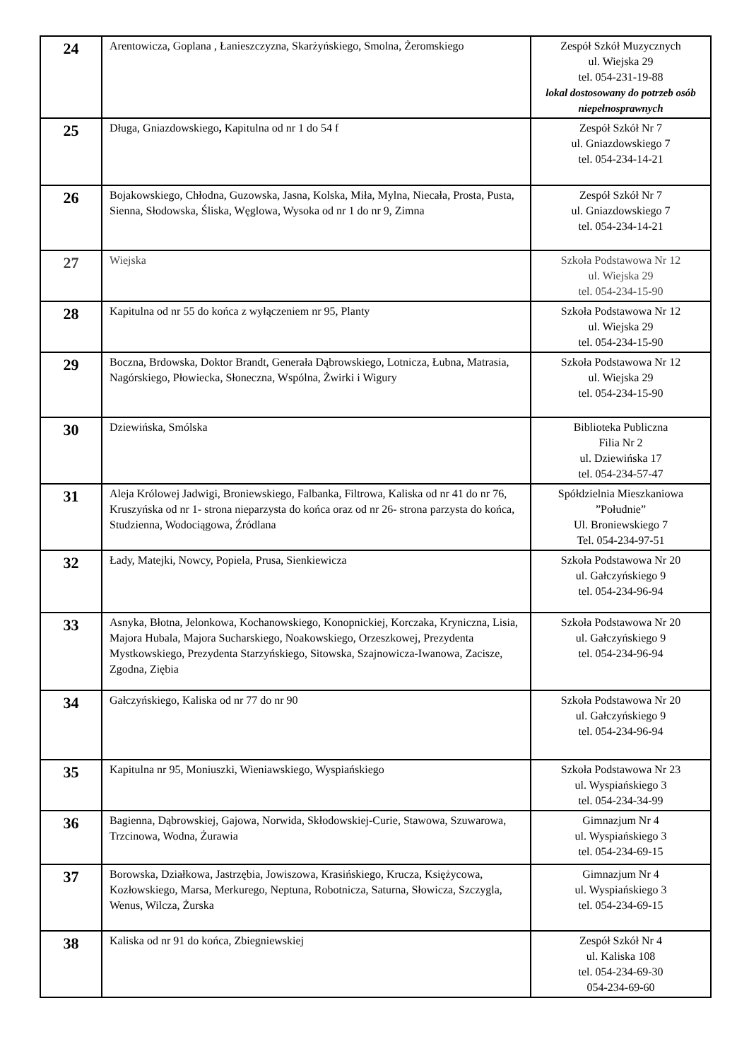| 24 | Arentowicza, Goplana , Łanieszczyzna, Skarżyńskiego, Smolna, Żeromskiego | Zespół Szkół Muzycznych ul. Wiejska 29 tel. 054-231-19-88 lokal dostosowany do potrzeb osób niepełnosprawnych |
| 25 | Długa, Gniazdowskiego , Kapitulna od nr 1 do 54 f | Zespół Szkół Nr 7 ul. Gniazdowskiego 7 tel. 054-234-14-21 |
| 26 | Bojakowskiego, Chłodna, Guzowska, Jasna, Kolska, Miła, Mylna, Niecała, Prosta, Pusta, Sienna, Słodowska, Śliska, Węglowa, Wysoka od nr 1 do nr 9, Zimna | Zespół Szkół Nr 7 ul. Gniazdowskiego 7 tel. 054-234-14-21 |
| 27 | Wiejska | Szkoła Podstawowa Nr 12 ul. Wiejska 29 tel. 054-234-15-90 |
| 28 | Kapitulna od nr 55 do końca z wyłączeniem nr 95, Planty | Szkoła Podstawowa Nr 12 ul. Wiejska 29 tel. 054-234-15-90 |
| 29 | Boczna, Brdowska, Doktor Brandt, Generała Dąbrowskiego, Lotnicza, Łubna, Matrasia, Nagórskiego, Płowiecka, Słoneczna, Wspólna, Żwirki i Wigury | Szkoła Podstawowa Nr 12 ul. Wiejska 29 tel. 054-234-15-90 |
| 30 | Dziewińska, Smólska | Biblioteka Publiczna Filia Nr 2 ul. Dziewińska 17 tel. 054-234-57-47 |
| 31 | Aleja Królowej Jadwigi, Broniewskiego, Falbanka, Filtrowa, Kaliska od nr 41 do nr 76, Kruszyńska od nr 1- strona nieparzysta do końca oraz od nr 26- strona parzysta do końca, Studzienna, Wodociągowa, Źródlana | Spółdzielnia Mieszkaniowa ”Południe” Ul. Broniewskiego 7 Tel. 054-234-97-51 |
| 32 | Łady, Matejki, Nowcy, Popiela, Prusa, Sienkiewicza | Szkoła Podstawowa Nr 20 ul. Gałczyńskiego 9 tel. 054-234-96-94 |
| 33 | Asnyka, Błotna, Jelonkowa, Kochanowskiego, Konopnickiej, Korczaka, Kryniczna, Lisia, Majora Hubala, Majora Sucharskiego, Noakowskiego, Orzeszkowej, Prezydenta Mystkowskiego, Prezydenta Starzyńskiego, Sitowska, Szajnowicza-Iwanowa, Zacisze, Zgodna, Ziębia | Szkoła Podstawowa Nr 20 ul. Gałczyńskiego 9 tel. 054-234-96-94 |
| 34 | Gałczyńskiego, Kaliska od nr 77 do nr 90 | Szkoła Podstawowa Nr 20 ul. Gałczyńskiego 9 tel. 054-234-96-94 |
| 35 | Kapitulna nr 95, Moniuszki, Wieniawskiego, Wyspiańskiego | Szkoła Podstawowa Nr 23 ul. Wyspiańskiego 3 tel. 054-234-34-99 |
| 36 | Bagienna, Dąbrowskiej, Gajowa, Norwida, Skłodowskiej-Curie, Stawowa, Szuwarowa, Trzcinowa, Wodna, Żurawia | Gimnazjum Nr 4 ul. Wyspiańskiego 3 tel. 054-234-69-15 |
| 37 | Borowska, Działkowa, Jastrzębia, Jowiszowa, Krasińskiego, Krucza, Księżycowa, Kozłowskiego, Marsa, Merkurego, Neptuna, Robotnicza, Saturna, Słowicza, Szczygla, Wenus, Wilcza, Żurska | Gimnazjum Nr 4 ul. Wyspiańskiego 3 tel. 054-234-69-15 |
| 38 | Kaliska od nr 91 do końca, Zbiegniewskiej | Zespół Szkół Nr 4 ul. Kaliska 108 tel. 054-234-69-30 054-234-69-60 |